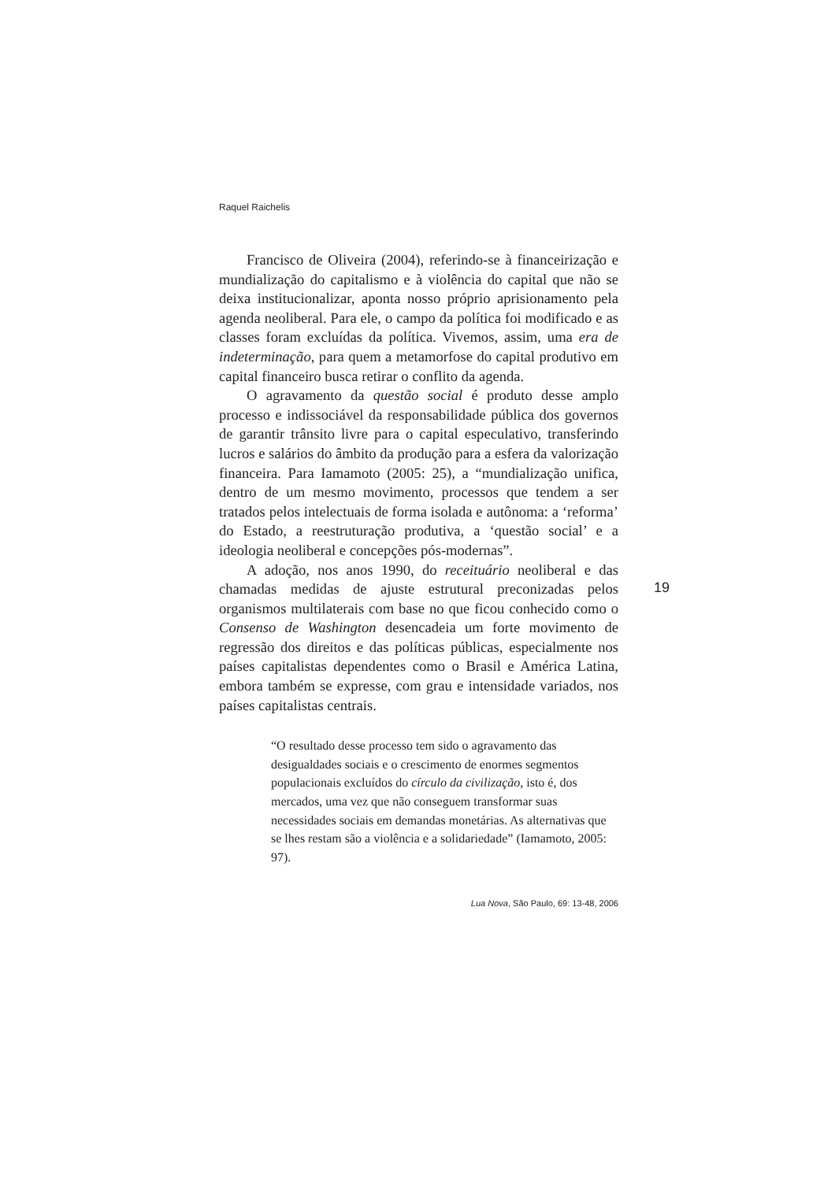Raquel Raichelis
Francisco de Oliveira (2004), referindo-se à financeirização e mundialização do capitalismo e à violência do capital que não se deixa institucionalizar, aponta nosso próprio aprisionamento pela agenda neoliberal. Para ele, o campo da política foi modificado e as classes foram excluídas da política. Vivemos, assim, uma era de indeterminação, para quem a metamorfose do capital produtivo em capital financeiro busca retirar o conflito da agenda.
O agravamento da questão social é produto desse amplo processo e indissociável da responsabilidade pública dos governos de garantir trânsito livre para o capital especulativo, transferindo lucros e salários do âmbito da produção para a esfera da valorização financeira. Para Iamamoto (2005: 25), a “mundialização unifica, dentro de um mesmo movimento, processos que tendem a ser tratados pelos intelectuais de forma isolada e autônoma: a ‘reforma’ do Estado, a reestruturação produtiva, a ‘questão social’ e a ideologia neoliberal e concepções pós-modernas”.
A adoção, nos anos 1990, do receituário neoliberal e das chamadas medidas de ajuste estrutural preconizadas pelos organismos multilaterais com base no que ficou conhecido como o Consenso de Washington desencadeia um forte movimento de regressão dos direitos e das políticas públicas, especialmente nos países capitalistas dependentes como o Brasil e América Latina, embora também se expresse, com grau e intensidade variados, nos países capitalistas centrais.
“O resultado desse processo tem sido o agravamento das desigualdades sociais e o crescimento de enormes segmentos populacionais excluídos do círculo da civilização, isto é, dos mercados, uma vez que não conseguem transformar suas necessidades sociais em demandas monetárias. As alternativas que se lhes restam são a violência e a solidariedade” (Iamamoto, 2005: 97).
19
Lua Nova, São Paulo, 69: 13-48, 2006